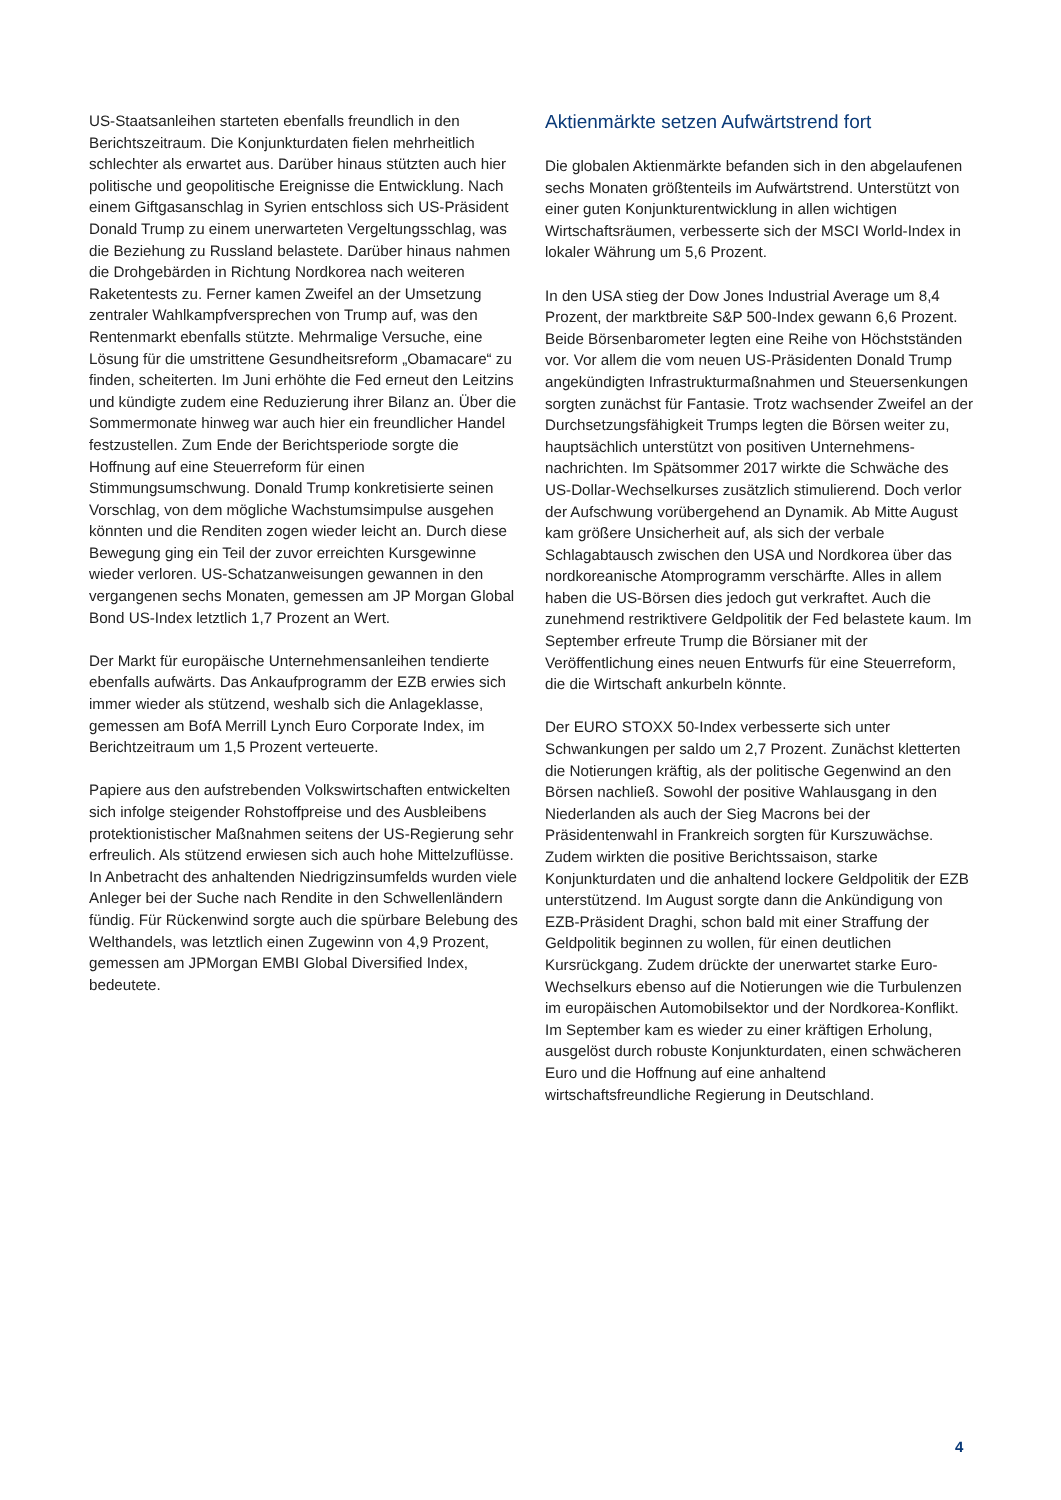US-Staatsanleihen starteten ebenfalls freundlich in den Berichtszeitraum. Die Konjunkturdaten fielen mehrheitlich schlechter als erwartet aus. Darüber hinaus stützten auch hier politische und geopolitische Ereignisse die Entwicklung. Nach einem Giftgasanschlag in Syrien entschloss sich US-Präsident Donald Trump zu einem unerwarteten Vergeltungsschlag, was die Beziehung zu Russland belastete. Darüber hinaus nahmen die Drohgebärden in Richtung Nordkorea nach weiteren Raketentests zu. Ferner kamen Zweifel an der Umsetzung zentraler Wahlkampfversprechen von Trump auf, was den Rentenmarkt ebenfalls stützte. Mehrmalige Versuche, eine Lösung für die umstrittene Gesundheitsreform „Obamacare“ zu finden, scheiterten. Im Juni erhöhte die Fed erneut den Leitzins und kündigte zudem eine Reduzierung ihrer Bilanz an. Über die Sommermonate hinweg war auch hier ein freundlicher Handel festzustellen. Zum Ende der Berichtsperiode sorgte die Hoffnung auf eine Steuerreform für einen Stimmungsumschwung. Donald Trump konkretisierte seinen Vorschlag, von dem mögliche Wachstumsimpulse ausgehen könnten und die Renditen zogen wieder leicht an. Durch diese Bewegung ging ein Teil der zuvor erreichten Kursgewinne wieder verloren. US-Schatzanweisungen gewannen in den vergangenen sechs Monaten, gemessen am JP Morgan Global Bond US-Index letztlich 1,7 Prozent an Wert.
Der Markt für europäische Unternehmensanleihen tendierte ebenfalls aufwärts. Das Ankaufprogramm der EZB erwies sich immer wieder als stützend, weshalb sich die Anlageklasse, gemessen am BofA Merrill Lynch Euro Corporate Index, im Berichtzeitraum um 1,5 Prozent verteuerte.
Papiere aus den aufstrebenden Volkswirtschaften entwickelten sich infolge steigender Rohstoffpreise und des Ausbleibens protektionistischer Maßnahmen seitens der US-Regierung sehr erfreulich. Als stützend erwiesen sich auch hohe Mittelzuflüsse. In Anbetracht des anhaltenden Niedrigzinsumfelds wurden viele Anleger bei der Suche nach Rendite in den Schwellenländern fündig. Für Rückenwind sorgte auch die spürbare Belebung des Welthandels, was letztlich einen Zugewinn von 4,9 Prozent, gemessen am JPMorgan EMBI Global Diversified Index, bedeutete.
Aktienmärkte setzen Aufwärtstrend fort
Die globalen Aktienmärkte befanden sich in den abgelaufenen sechs Monaten größtenteils im Aufwärtstrend. Unterstützt von einer guten Konjunkturentwicklung in allen wichtigen Wirtschaftsräumen, verbesserte sich der MSCI World-Index in lokaler Währung um 5,6 Prozent.
In den USA stieg der Dow Jones Industrial Average um 8,4 Prozent, der marktbreite S&P 500-Index gewann 6,6 Prozent. Beide Börsenbarometer legten eine Reihe von Höchstständen vor. Vor allem die vom neuen US-Präsidenten Donald Trump angekündigten Infrastrukturmaßnahmen und Steuersenkungen sorgten zunächst für Fantasie. Trotz wachsender Zweifel an der Durchsetzungsfähigkeit Trumps legten die Börsen weiter zu, hauptsächlich unterstützt von positiven Unternehmens-nachrichten. Im Spätsommer 2017 wirkte die Schwäche des US-Dollar-Wechselkurses zusätzlich stimulierend. Doch verlor der Aufschwung vorübergehend an Dynamik. Ab Mitte August kam größere Unsicherheit auf, als sich der verbale Schlagabtausch zwischen den USA und Nordkorea über das nordkoreanische Atomprogramm verschärfte. Alles in allem haben die US-Börsen dies jedoch gut verkraftet. Auch die zunehmend restriktivere Geldpolitik der Fed belastete kaum. Im September erfreute Trump die Börsianer mit der Veröffentlichung eines neuen Entwurfs für eine Steuerreform, die die Wirtschaft ankurbeln könnte.
Der EURO STOXX 50-Index verbesserte sich unter Schwankungen per saldo um 2,7 Prozent. Zunächst kletterten die Notierungen kräftig, als der politische Gegenwind an den Börsen nachließ. Sowohl der positive Wahlausgang in den Niederlanden als auch der Sieg Macrons bei der Präsidentenwahl in Frankreich sorgten für Kurszuwächse. Zudem wirkten die positive Berichtssaison, starke Konjunkturdaten und die anhaltend lockere Geldpolitik der EZB unterstützend. Im August sorgte dann die Ankündigung von EZB-Präsident Draghi, schon bald mit einer Straffung der Geldpolitik beginnen zu wollen, für einen deutlichen Kursrückgang. Zudem drückte der unerwartet starke Euro-Wechselkurs ebenso auf die Notierungen wie die Turbulenzen im europäischen Automobilsektor und der Nordkorea-Konflikt. Im September kam es wieder zu einer kräftigen Erholung, ausgelöst durch robuste Konjunkturdaten, einen schwächeren Euro und die Hoffnung auf eine anhaltend wirtschaftsfreundliche Regierung in Deutschland.
4